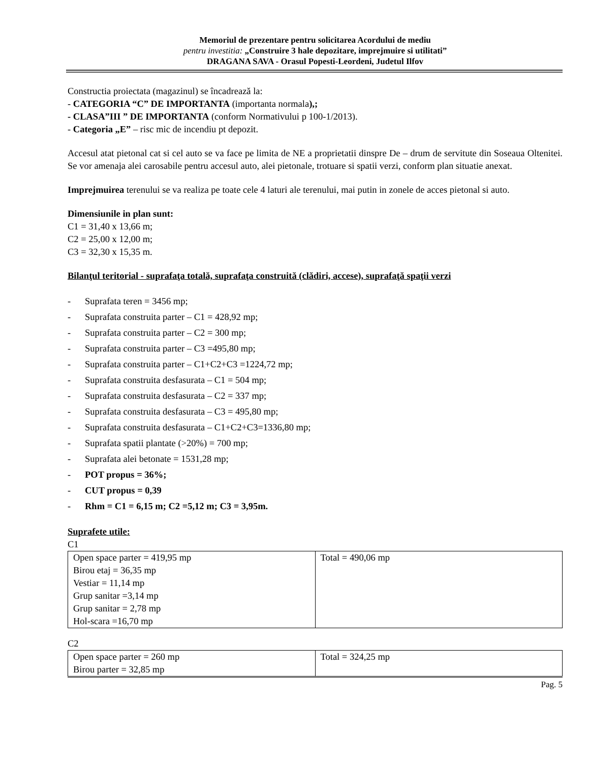Memoriul de prezentare pentru solicitarea Acordului de mediu
pentru investitia: „Construire 3 hale depozitare, imprejmuire si utilitati”
DRAGANA SAVA - Orasul Popesti-Leordeni, Judetul Ilfov
Constructia proiectata (magazinul) se încadrează la:
- CATEGORIA “C” DE IMPORTANTA (importanta normala),;
- CLASA”III ” DE IMPORTANTA (conform Normativului p 100-1/2013).
- Categoria „E” – risc mic de incendiu pt depozit.
Accesul atat pietonal cat si cel auto se va face pe limita de NE a proprietatii dinspre De – drum de servitute din Soseaua Oltenitei. Se vor amenaja alei carosabile pentru accesul auto, alei pietonale, trotuare si spatii verzi, conform plan situatie anexat.
Imprejmuirea terenului se va realiza pe toate cele 4 laturi ale terenului, mai putin in zonele de acces pietonal si auto.
Dimensiunile in plan sunt:
C1 = 31,40 x 13,66 m;
C2 = 25,00 x 12,00 m;
C3 = 32,30 x 15,35 m.
Bilanţul teritorial - suprafaţa totală, suprafaţa construită (clădiri, accese), suprafaţă spaţii verzi
- Suprafata teren = 3456 mp;
- Suprafata construita parter – C1 = 428,92 mp;
- Suprafata construita parter – C2 = 300 mp;
- Suprafata construita parter – C3 =495,80 mp;
- Suprafata construita parter – C1+C2+C3 =1224,72 mp;
- Suprafata construita desfasurata – C1 = 504 mp;
- Suprafata construita desfasurata – C2 = 337 mp;
- Suprafata construita desfasurata – C3 = 495,80 mp;
- Suprafata construita desfasurata – C1+C2+C3=1336,80 mp;
- Suprafata spatii plantate (>20%) = 700 mp;
- Suprafata alei betonate = 1531,28 mp;
- POT propus = 36%;
- CUT propus = 0,39
- Rhm = C1 = 6,15 m; C2 =5,12 m; C3 = 3,95m.
Suprafete utile:
C1
| Open space parter = 419,95 mp Birou etaj = 36,35 mp Vestiar = 11,14 mp Grup sanitar =3,14 mp Grup sanitar = 2,78 mp Hol-scara =16,70 mp | Total = 490,06 mp |
C2
| Open space parter = 260 mp Birou parter = 32,85 mp | Total = 324,25 mp |
Pag. 5